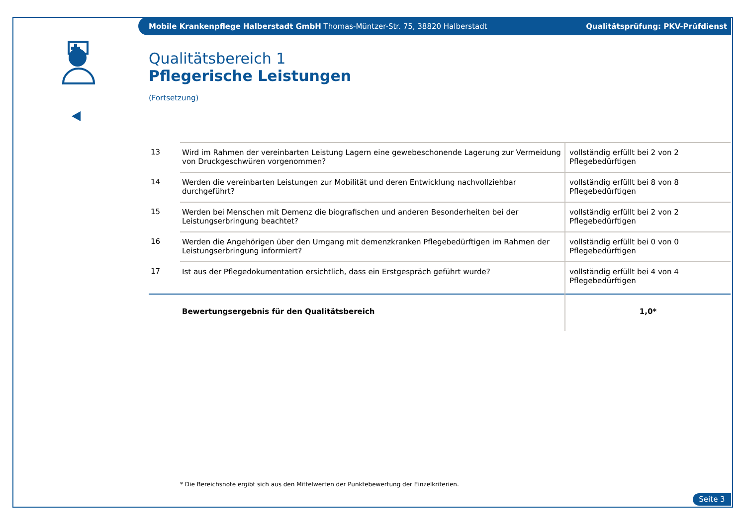Mobile Krankenpflege Halberstadt GmbH Thomas-Müntzer-Str. 75, 38820 Halberstadt Qualitätsprüfung: PKV-Prüfdienst
Qualitätsbereich 1
Pflegerische Leistungen
(Fortsetzung)
| 13 | Wird im Rahmen der vereinbarten Leistung Lagern eine gewebeschonende Lagerung zur Vermeidung von Druckgeschwüren vorgenommen? | vollständig erfüllt bei 2 von 2 Pflegebedürftigen |
| 14 | Werden die vereinbarten Leistungen zur Mobilität und deren Entwicklung nachvollziehbar durchgeführt? | vollständig erfüllt bei 8 von 8 Pflegebedürftigen |
| 15 | Werden bei Menschen mit Demenz die biografischen und anderen Besonderheiten bei der Leistungserbringung beachtet? | vollständig erfüllt bei 2 von 2 Pflegebedürftigen |
| 16 | Werden die Angehörigen über den Umgang mit demenzkranken Pflegebedürftigen im Rahmen der Leistungserbringung informiert? | vollständig erfüllt bei 0 von 0 Pflegebedürftigen |
| 17 | Ist aus der Pflegedokumentation ersichtlich, dass ein Erstgespräch geführt wurde? | vollständig erfüllt bei 4 von 4 Pflegebedürftigen |
| | Bewertungsergebnis für den Qualitätsbereich | 1,0* |
* Die Bereichsnote ergibt sich aus den Mittelwerten der Punktebewertung der Einzelkriterien.
Seite 3